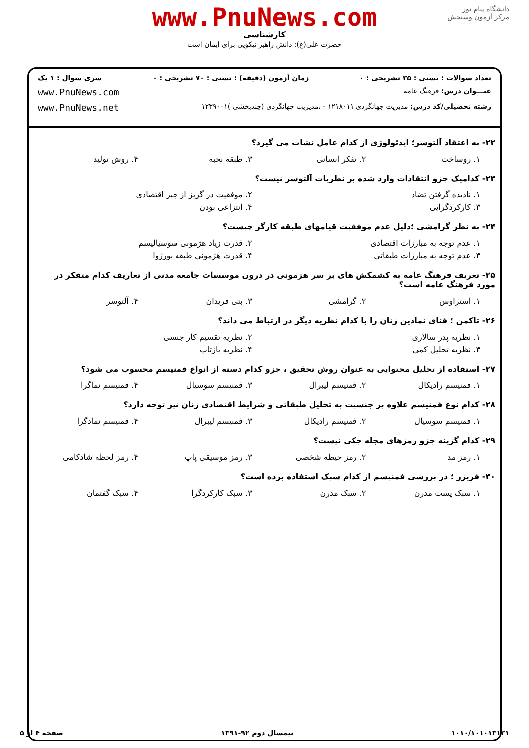دانشگاه پیام نور
مرکز آزمون وسنجش
www.PnuNews.com
کارشناسی
حضرت علی(ع): دانش راهبر نیکویی برای ایمان است
تعداد سوالات : تستی : ۳۵ تشریحی : ۰ زمان آزمون (دقیقه) : تستی : ۷۰ تشریحی : ۰ سری سوال : ۱ یک
عنـــوان درس: فرهنگ عامه www.PnuNews.com
رشته تحصیلی/کد درس: مدیریت جهانگردی ۱۲۱۸۰۱۱ - ،مدیریت جهانگردی (چندبخشی )۱۲۳۹۰۰۱ www.PnuNews.net
۲۲- به اعتقاد آلتوسر؛ ایدئولوژی از کدام عامل نشات می گیرد؟
۱. روساخت ۲. تفکر انسانی ۳. طبقه نخبه ۴. روش تولید
۲۳- کدامیک جزو انتقادات وارد شده بر نظریات آلتوسر نیست؟
۱. نادیده گرفتن تضاد ۲. موفقیت در گریز از جبر اقتصادی
۳. کارکردگرایی ۴. انتزاعی بودن
۲۴- به نظر گرامشی ؛دلیل عدم موفقیت قیامهای طبقه کارگر چیست؟
۱. عدم توجه به مبارزات اقتصادی ۲. قدرت زیاد هژمونی سوسیالیسم
۳. عدم توجه به مبارزات طبقاتی ۴. قدرت هژمونی طبقه بورژوا
۲۵- تعریف فرهنگ عامه به کشمکش های بر سر هژمونی در درون موسسات جامعه مدنی از تعاریف کدام متفکر در مورد فرهنگ عامه است؟
۱. استراوس ۲. گرامشی ۳. بتی فریدان ۴. آلتوسر
۲۶- تاکمن ؛ فنای نمادین زنان را با کدام نظریه دیگر در ارتباط می داند؟
۱. نظریه پدر سالاری ۲. نظریه تقسیم کار جنسی
۳. نظریه تحلیل کمی ۴. نظریه بازتاب
۲۷- استفاده از تحلیل محتوایی به عنوان روش تحقیق ، جزو کدام دسته از انواع فمنیسم محسوب می شود؟
۱. فمنیسم رادیکال ۲. فمنیسم لیبرال ۳. فمنیسم سوسیال ۴. فمنیسم نماگرا
۲۸- کدام نوع فمنیسم علاوه بر جنسیت به تحلیل طبقاتی و شرایط اقتصادی زنان نیز توجه دارد؟
۱. فمنیسم سوسیال ۲. فمنیسم رادیکال ۳. فمنیسم لیبرال ۴. فمنیسم نمادگرا
۲۹- کدام گزینه جزو رمزهای مجله جکی نیست؟
۱. رمز مد ۲. رمز حیطه شخصی ۳. رمز موسیقی پاپ ۴. رمز لحظه شادکامی
۳۰- فریزر ؛ در بررسی فمنیسم از کدام سبک استفاده برده است؟
۱. سبک پست مدرن ۲. سبک مدرن ۳. سبک کارکردگرا ۴. سبک گفتمان
۱۰۱۰/۱۰۱۰۱۳۱۳۱ نیمسال دوم ۹۲-۱۳۹۱ صفحه ۴ از ۵